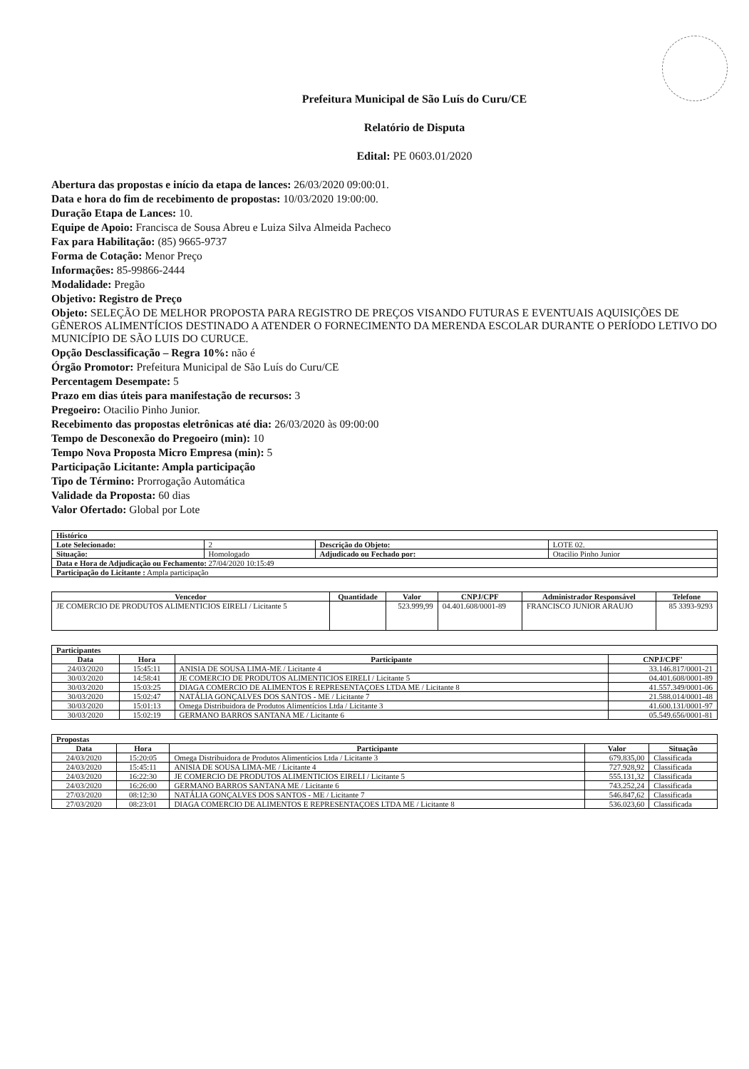Prefeitura Municipal de São Luís do Curu/CE
Relatório de Disputa
Edital: PE 0603.01/2020
Abertura das propostas e início da etapa de lances: 26/03/2020 09:00:01.
Data e hora do fim de recebimento de propostas: 10/03/2020 19:00:00.
Duração Etapa de Lances: 10.
Equipe de Apoio: Francisca de Sousa Abreu e Luiza Silva Almeida Pacheco
Fax para Habilitação: (85) 9665-9737
Forma de Cotação: Menor Preço
Informações: 85-99866-2444
Modalidade: Pregão
Objetivo: Registro de Preço
Objeto: SELEÇÃO DE MELHOR PROPOSTA PARA REGISTRO DE PREÇOS VISANDO FUTURAS E EVENTUAIS AQUISIÇÕES DE GÊNEROS ALIMENTÍCIOS DESTINADO A ATENDER O FORNECIMENTO DA MERENDA ESCOLAR DURANTE O PERÍODO LETIVO DO MUNICÍPIO DE SÃO LUIS DO CURUCE.
Opção Desclassificação – Regra 10%: não é
Órgão Promotor: Prefeitura Municipal de São Luís do Curu/CE
Percentagem Desempate: 5
Prazo em dias úteis para manifestação de recursos: 3
Pregoeiro: Otacilio Pinho Junior.
Recebimento das propostas eletrônicas até dia: 26/03/2020 às 09:00:00
Tempo de Desconexão do Pregoeiro (min): 10
Tempo Nova Proposta Micro Empresa (min): 5
Participação Licitante: Ampla participação
Tipo de Término: Prorrogação Automática
Validade da Proposta: 60 dias
Valor Ofertado: Global por Lote
| Histórico | | | |
| Lote Selecionado: | 2 | Descrição do Objeto: | LOTE 02. |
| Situação: | Homologado | Adjudicado ou Fechado por: | Otacilio Pinho Junior |
| Data e Hora de Adjudicação ou Fechamento: 27/04/2020 10:15:49 | | | |
| Participação do Licitante : Ampla participação | | | |
| Vencedor | Quantidade | Valor | CNPJ/CPF | Administrador Responsável | Telefone |
| --- | --- | --- | --- | --- | --- |
| JE COMERCIO DE PRODUTOS ALIMENTICIOS EIRELI / Licitante 5 | | 523.999,99 | 04.401.608/0001-89 | FRANCISCO JUNIOR ARAUJO | 85 3393-9293 |
| Participantes | | | |
| Data | Hora | Participante | CNPJ/CPF' |
| 24/03/2020 | 15:45:11 | ANISIA DE SOUSA LIMA-ME / Licitante 4 | 33.146.817/0001-21 |
| 30/03/2020 | 14:58:41 | JE COMERCIO DE PRODUTOS ALIMENTICIOS EIRELI / Licitante 5 | 04.401.608/0001-89 |
| 30/03/2020 | 15:03:25 | DIAGA COMERCIO DE ALIMENTOS E REPRESENTAÇOES LTDA ME / Licitante 8 | 41.557.349/0001-06 |
| 30/03/2020 | 15:02:47 | NATÁLIA GONÇALVES DOS SANTOS - ME / Licitante 7 | 21.588.014/0001-48 |
| 30/03/2020 | 15:01:13 | Omega Distribuidora de Produtos Alimentícios Ltda / Licitante 3 | 41.600.131/0001-97 |
| 30/03/2020 | 15:02:19 | GERMANO BARROS SANTANA ME / Licitante 6 | 05.549.656/0001-81 |
| Propostas | | | | |
| Data | Hora | Participante | Valor | Situação |
| 24/03/2020 | 15:20:05 | Omega Distribuidora de Produtos Alimentícios Ltda / Licitante 3 | 679.835,00 | Classificada |
| 24/03/2020 | 15:45:11 | ANISIA DE SOUSA LIMA-ME / Licitante 4 | 727.928,92 | Classificada |
| 24/03/2020 | 16:22:30 | JE COMERCIO DE PRODUTOS ALIMENTICIOS EIRELI / Licitante 5 | 555.131,32 | Classificada |
| 24/03/2020 | 16:26:00 | GERMANO BARROS SANTANA ME / Licitante 6 | 743.252,24 | Classificada |
| 27/03/2020 | 08:12:30 | NATÁLIA GONÇALVES DOS SANTOS - ME / Licitante 7 | 546.847,62 | Classificada |
| 27/03/2020 | 08:23:01 | DIAGA COMERCIO DE ALIMENTOS E REPRESENTAÇOES LTDA ME / Licitante 8 | 536.023,60 | Classificada |